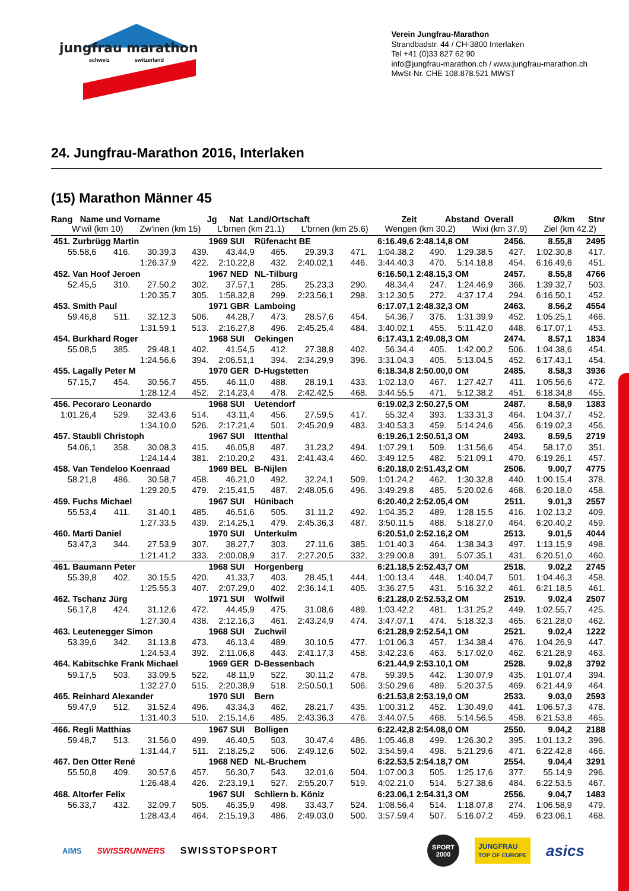jungfrau marathon
schweiz switzerland
Verein Jungfrau-Marathon
Strandbadstr. 44 / CH-3800 Interlaken
Tel +41 (0)33 827 62 90
info@jungfrau-marathon.ch / www.jungfrau-marathon.ch
MwSt-Nr. CHE 108.878.521 MWST
24. Jungfrau-Marathon 2016, Interlaken
(15) Marathon Männer 45
Rang Name und Vorname Jg Nat Land/Ortschaft Zeit Abstand Overall Ø/km Stnr
W'wil (km 10) Zw'inen (km 15) L'brnen (km 21.1) L'brnen (km 25.6) Wengen (km 30.2) Wixi (km 37.9) Ziel (km 42.2)
| 451. Zurbrügg Martin | | | | 1969 SUI | Rüfenacht BE | | | 6:16.49,6 | 2:48.14,8 OM | | 2456. | 8.55,8 | 2495 |
| 55.58,6 | 416. | 30.39,3 | 439. | 43.44,9 | 465. | 29.39,3 | 471. | 1:04.38,2 | 490. | 1:29.38,5 | 427. | 1:02.30,8 | 417. |
| | | 1:26.37,9 | 422. | 2:10.22,8 | 432. | 2:40.02,1 | 446. | 3:44.40,3 | 470. | 5:14.18,8 | 454. | 6:16.49,6 | 451. |
| 452. Van Hoof Jeroen | | | | 1967 NED | NL-Tilburg | | | 6:16.50,1 | 2:48.15,3 OM | | 2457. | 8.55,8 | 4766 |
| 52.45,5 | 310. | 27.50,2 | 302. | 37.57,1 | 285. | 25.23,3 | 290. | 48.34,4 | 247. | 1:24.46,9 | 366. | 1:39.32,7 | 503. |
| | | 1:20.35,7 | 305. | 1:58.32,8 | 299. | 2:23.56,1 | 298. | 3:12.30,5 | 272. | 4:37.17,4 | 294. | 6:16.50,1 | 452. |
| 453. Smith Paul | | | | 1971 GBR | Lamboing | | | 6:17.07,1 | 2:48.32,3 OM | | 2463. | 8.56,2 | 4554 |
| 59.46,8 | 511. | 32.12,3 | 506. | 44.28,7 | 473. | 28.57,6 | 454. | 54.36,7 | 376. | 1:31.39,9 | 452. | 1:05.25,1 | 466. |
| | | 1:31.59,1 | 513. | 2:16.27,8 | 496. | 2:45.25,4 | 484. | 3:40.02,1 | 455. | 5:11.42,0 | 448. | 6:17.07,1 | 453. |
| 454. Burkhard Roger | | | | 1968 SUI | Oekingen | | | 6:17.43,1 | 2:49.08,3 OM | | 2474. | 8.57,1 | 1834 |
| 55.08,5 | 385. | 29.48,1 | 402. | 41.54,5 | 412. | 27.38,8 | 402. | 56.34,4 | 405. | 1:42.00,2 | 506. | 1:04.38,6 | 454. |
| | | 1:24.56,6 | 394. | 2:06.51,1 | 394. | 2:34.29,9 | 396. | 3:31.04,3 | 405. | 5:13.04,5 | 452. | 6:17.43,1 | 454. |
| 455. Lagally Peter M | | | | 1970 GER | D-Hugstetten | | | 6:18.34,8 | 2:50.00,0 OM | | 2485. | 8.58,3 | 3936 |
| 57.15,7 | 454. | 30.56,7 | 455. | 46.11,0 | 488. | 28.19,1 | 433. | 1:02.13,0 | 467. | 1:27.42,7 | 411. | 1:05.56,6 | 472. |
| | | 1:28.12,4 | 452. | 2:14.23,4 | 478. | 2:42.42,5 | 468. | 3:44.55,5 | 471. | 5:12.38,2 | 451. | 6:18.34,8 | 455. |
| 456. Pecoraro Leonardo | | | | 1968 SUI | Uetendorf | | | 6:19.02,3 | 2:50.27,5 OM | | 2487. | 8.58,9 | 1383 |
| 1:01.26,4 | 529. | 32.43,6 | 514. | 43.11,4 | 456. | 27.59,5 | 417. | 55.32,4 | 393. | 1:33.31,3 | 464. | 1:04.37,7 | 452. |
| | | 1:34.10,0 | 526. | 2:17.21,4 | 501. | 2:45.20,9 | 483. | 3:40.53,3 | 459. | 5:14.24,6 | 456. | 6:19.02,3 | 456. |
| 457. Staubli Christoph | | | | 1967 SUI | Ittenthal | | | 6:19.26,1 | 2:50.51,3 OM | | 2493. | 8.59,5 | 2719 |
| 54.06,1 | 358. | 30.08,3 | 415. | 46.05,8 | 487. | 31.23,2 | 494. | 1:07.29,1 | 509. | 1:31.56,6 | 454. | 58.17,0 | 351. |
| | | 1:24.14,4 | 381. | 2:10.20,2 | 431. | 2:41.43,4 | 460. | 3:49.12,5 | 482. | 5:21.09,1 | 470. | 6:19.26,1 | 457. |
| 458. Van Tendeloo Koenraad | | | | 1969 BEL | B-Nijlen | | | 6:20.18,0 | 2:51.43,2 OM | | 2506. | 9.00,7 | 4775 |
| 58.21,8 | 486. | 30.58,7 | 458. | 46.21,0 | 492. | 32.24,1 | 509. | 1:01.24,2 | 462. | 1:30.32,8 | 440. | 1:00.15,4 | 378. |
| | | 1:29.20,5 | 479. | 2:15.41,5 | 487. | 2:48.05,6 | 496. | 3:49.29,8 | 485. | 5:20.02,6 | 468. | 6:20.18,0 | 458. |
| 459. Fuchs Michael | | | | 1967 SUI | Hünibach | | | 6:20.40,2 | 2:52.05,4 OM | | 2511. | 9.01,3 | 2557 |
| 55.53,4 | 411. | 31.40,1 | 485. | 46.51,6 | 505. | 31.11,2 | 492. | 1:04.35,2 | 489. | 1:28.15,5 | 416. | 1:02.13,2 | 409. |
| | | 1:27.33,5 | 439. | 2:14.25,1 | 479. | 2:45.36,3 | 487. | 3:50.11,5 | 488. | 5:18.27,0 | 464. | 6:20.40,2 | 459. |
| 460. Marti Daniel | | | | 1970 SUI | Unterkulm | | | 6:20.51,0 | 2:52.16,2 OM | | 2513. | 9.01,5 | 4044 |
| 53.47,3 | 344. | 27.53,9 | 307. | 38.27,7 | 303. | 27.11,6 | 385. | 1:01.40,3 | 464. | 1:38.34,3 | 497. | 1:13.15,9 | 498. |
| | | 1:21.41,2 | 333. | 2:00.08,9 | 317. | 2:27.20,5 | 332. | 3:29.00,8 | 391. | 5:07.35,1 | 431. | 6:20.51,0 | 460. |
| 461. Baumann Peter | | | | 1968 SUI | Horgenberg | | | 6:21.18,5 | 2:52.43,7 OM | | 2518. | 9.02,2 | 2745 |
| 55.39,8 | 402. | 30.15,5 | 420. | 41.33,7 | 403. | 28.45,1 | 444. | 1:00.13,4 | 448. | 1:40.04,7 | 501. | 1:04.46,3 | 458. |
| | | 1:25.55,3 | 407. | 2:07.29,0 | 402. | 2:36.14,1 | 405. | 3:36.27,5 | 431. | 5:16.32,2 | 461. | 6:21.18,5 | 461. |
| 462. Tschanz Jürg | | | | 1971 SUI | Wolfwil | | | 6:21.28,0 | 2:52.53,2 OM | | 2519. | 9.02,4 | 2507 |
| 56.17,8 | 424. | 31.12,6 | 472. | 44.45,9 | 475. | 31.08,6 | 489. | 1:03.42,2 | 481. | 1:31.25,2 | 449. | 1:02.55,7 | 425. |
| | | 1:27.30,4 | 438. | 2:12.16,3 | 461. | 2:43.24,9 | 474. | 3:47.07,1 | 474. | 5:18.32,3 | 465. | 6:21.28,0 | 462. |
| 463. Leutenegger Simon | | | | 1968 SUI | Zuchwil | | | 6:21.28,9 | 2:52.54,1 OM | | 2521. | 9.02,4 | 1222 |
| 53.39,6 | 342. | 31.13,8 | 473. | 46.13,4 | 489. | 30.10,5 | 477. | 1:01.06,3 | 457. | 1:34.38,4 | 476. | 1:04.26,9 | 447. |
| | | 1:24.53,4 | 392. | 2:11.06,8 | 443. | 2:41.17,3 | 458. | 3:42.23,6 | 463. | 5:17.02,0 | 462. | 6:21.28,9 | 463. |
| 464. Kabitschke Frank Michael | | | | 1969 GER | D-Bessenbach | | | 6:21.44,9 | 2:53.10,1 OM | | 2528. | 9.02,8 | 3792 |
| 59.17,5 | 503. | 33.09,5 | 522. | 48.11,9 | 522. | 30.11,2 | 478. | 59.39,5 | 442. | 1:30.07,9 | 435. | 1:01.07,4 | 394. |
| | | 1:32.27,0 | 515. | 2:20.38,9 | 518. | 2:50.50,1 | 506. | 3:50.29,6 | 489. | 5:20.37,5 | 469. | 6:21.44,9 | 464. |
| 465. Reinhard Alexander | | | | 1970 SUI | Bern | | | 6:21.53,8 | 2:53.19,0 OM | | 2533. | 9.03,0 | 2593 |
| 59.47,9 | 512. | 31.52,4 | 496. | 43.34,3 | 462. | 28.21,7 | 435. | 1:00.31,2 | 452. | 1:30.49,0 | 441. | 1:06.57,3 | 478. |
| | | 1:31.40,3 | 510. | 2:15.14,6 | 485. | 2:43.36,3 | 476. | 3:44.07,5 | 468. | 5:14.56,5 | 458. | 6:21.53,8 | 465. |
| 466. Regli Matthias | | | | 1967 SUI | Bolligen | | | 6:22.42,8 | 2:54.08,0 OM | | 2550. | 9.04,2 | 2188 |
| 59.48,7 | 513. | 31.56,0 | 499. | 46.40,5 | 503. | 30.47,4 | 486. | 1:05.46,8 | 499. | 1:26.30,2 | 395. | 1:01.13,2 | 396. |
| | | 1:31.44,7 | 511. | 2:18.25,2 | 506. | 2:49.12,6 | 502. | 3:54.59,4 | 498. | 5:21.29,6 | 471. | 6:22.42,8 | 466. |
| 467. Den Otter René | | | | 1968 NED | NL-Bruchem | | | 6:22.53,5 | 2:54.18,7 OM | | 2554. | 9.04,4 | 3291 |
| 55.50,8 | 409. | 30.57,6 | 457. | 56.30,7 | 543. | 32.01,6 | 504. | 1:07.00,3 | 505. | 1:25.17,6 | 377. | 55.14,9 | 296. |
| | | 1:26.48,4 | 426. | 2:23.19,1 | 527. | 2:55.20,7 | 519. | 4:02.21,0 | 514. | 5:27.38,6 | 484. | 6:22.53,5 | 467. |
| 468. Altorfer Felix | | | | 1967 SUI | Schliern b. Köniz | | | 6:23.06,1 | 2:54.31,3 OM | | 2556. | 9.04,7 | 1483 |
| 56.33,7 | 432. | 32.09,7 | 505. | 46.35,9 | 498. | 33.43,7 | 524. | 1:08.56,4 | 514. | 1:18.07,8 | 274. | 1:06.58,9 | 479. |
| | | 1:28.43,4 | 464. | 2:15.19,3 | 486. | 2:49.03,0 | 500. | 3:57.59,4 | 507. | 5:16.07,2 | 459. | 6:23.06,1 | 468. |
AIMS SWISSRUNNERS SWISSTOPSPORT SPORT 2000 JUNGFRAU
TOP OF EUROPE asics